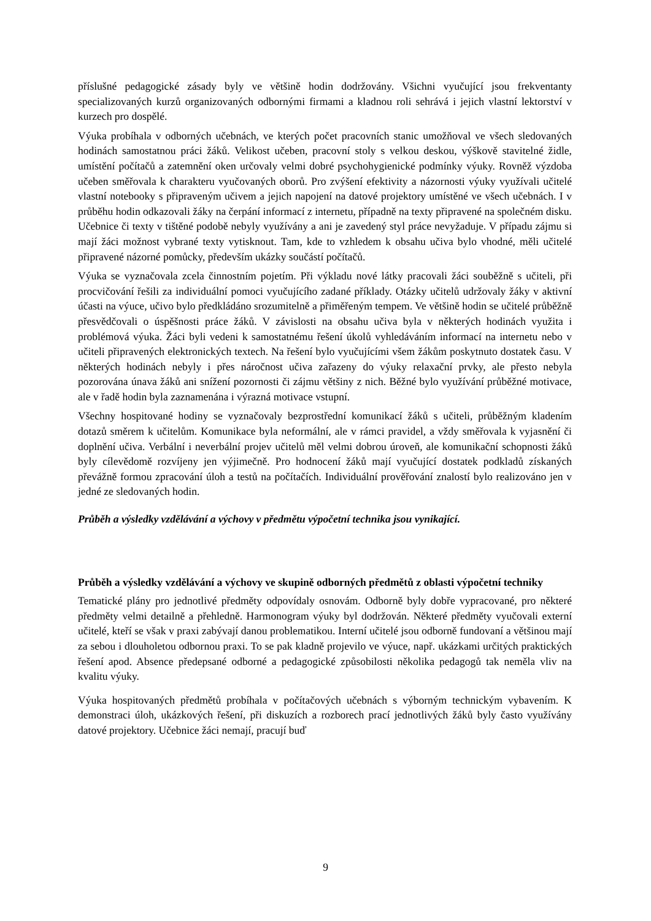příslušné pedagogické zásady byly ve většině hodin dodržovány. Všichni vyučující jsou frekventanty specializovaných kurzů organizovaných odbornými firmami a kladnou roli sehrává i jejich vlastní lektorství v kurzech pro dospělé.
Výuka probíhala v odborných učebnách, ve kterých počet pracovních stanic umožňoval ve všech sledovaných hodinách samostatnou práci žáků. Velikost učeben, pracovní stoly s velkou deskou, výškově stavitelné židle, umístění počítačů a zatemnění oken určovaly velmi dobré psychohygienické podmínky výuky. Rovněž výzdoba učeben směřovala k charakteru vyučovaných oborů. Pro zvýšení efektivity a názornosti výuky využívali učitelé vlastní notebooky s připraveným učivem a jejich napojení na datové projektory umístěné ve všech učebnách. I v průběhu hodin odkazovali žáky na čerpání informací z internetu, případně na texty připravené na společném disku. Učebnice či texty v tištěné podobě nebyly využívány a ani je zavedený styl práce nevyžaduje. V případu zájmu si mají žáci možnost vybrané texty vytisknout. Tam, kde to vzhledem k obsahu učiva bylo vhodné, měli učitelé připravené názorné pomůcky, především ukázky součástí počítačů.
Výuka se vyznačovala zcela činnostním pojetím. Při výkladu nové látky pracovali žáci souběžně s učiteli, při procvičování řešili za individuální pomoci vyučujícího zadané příklady. Otázky učitelů udržovaly žáky v aktivní účasti na výuce, učivo bylo předkládáno srozumitelně a přiměřeným tempem. Ve většině hodin se učitelé průběžně přesvědčovali o úspěšnosti práce žáků. V závislosti na obsahu učiva byla v některých hodinách využita i problémová výuka. Žáci byli vedeni k samostatnému řešení úkolů vyhledáváním informací na internetu nebo v učiteli připravených elektronických textech. Na řešení bylo vyučujícími všem žákům poskytnuto dostatek času. V některých hodinách nebyly i přes náročnost učiva zařazeny do výuky relaxační prvky, ale přesto nebyla pozorována únava žáků ani snížení pozornosti či zájmu většiny z nich. Běžné bylo využívání průběžné motivace, ale v řadě hodin byla zaznamenána i výrazná motivace vstupní.
Všechny hospitované hodiny se vyznačovaly bezprostřední komunikací žáků s učiteli, průběžným kladením dotazů směrem k učitelům. Komunikace byla neformální, ale v rámci pravidel, a vždy směřovala k vyjasnění či doplnění učiva. Verbální i neverbální projev učitelů měl velmi dobrou úroveň, ale komunikační schopnosti žáků byly cílevědomě rozvíjeny jen výjimečně. Pro hodnocení žáků mají vyučující dostatek podkladů získaných převážně formou zpracování úloh a testů na počítačích. Individuální prověřování znalostí bylo realizováno jen v jedné ze sledovaných hodin.
Průběh a výsledky vzdělávání a výchovy v předmětu výpočetní technika jsou vynikající.
Průběh a výsledky vzdělávání a výchovy ve skupině odborných předmětů z oblasti výpočetní techniky
Tematické plány pro jednotlivé předměty odpovídaly osnovám. Odborně byly dobře vypracované, pro některé předměty velmi detailně a přehledně. Harmonogram výuky byl dodržován. Některé předměty vyučovali externí učitelé, kteří se však v praxi zabývají danou problematikou. Interní učitelé jsou odborně fundovaní a většinou mají za sebou i dlouholetou odbornou praxi. To se pak kladně projevilo ve výuce, např. ukázkami určitých praktických řešení apod. Absence předepsané odborné a pedagogické způsobilosti několika pedagogů tak neměla vliv na kvalitu výuky.
Výuka hospitovaných předmětů probíhala v počítačových učebnách s výborným technickým vybavením. K demonstraci úloh, ukázkových řešení, při diskuzích a rozborech prací jednotlivých žáků byly často využívány datové projektory. Učebnice žáci nemají, pracují buď
9